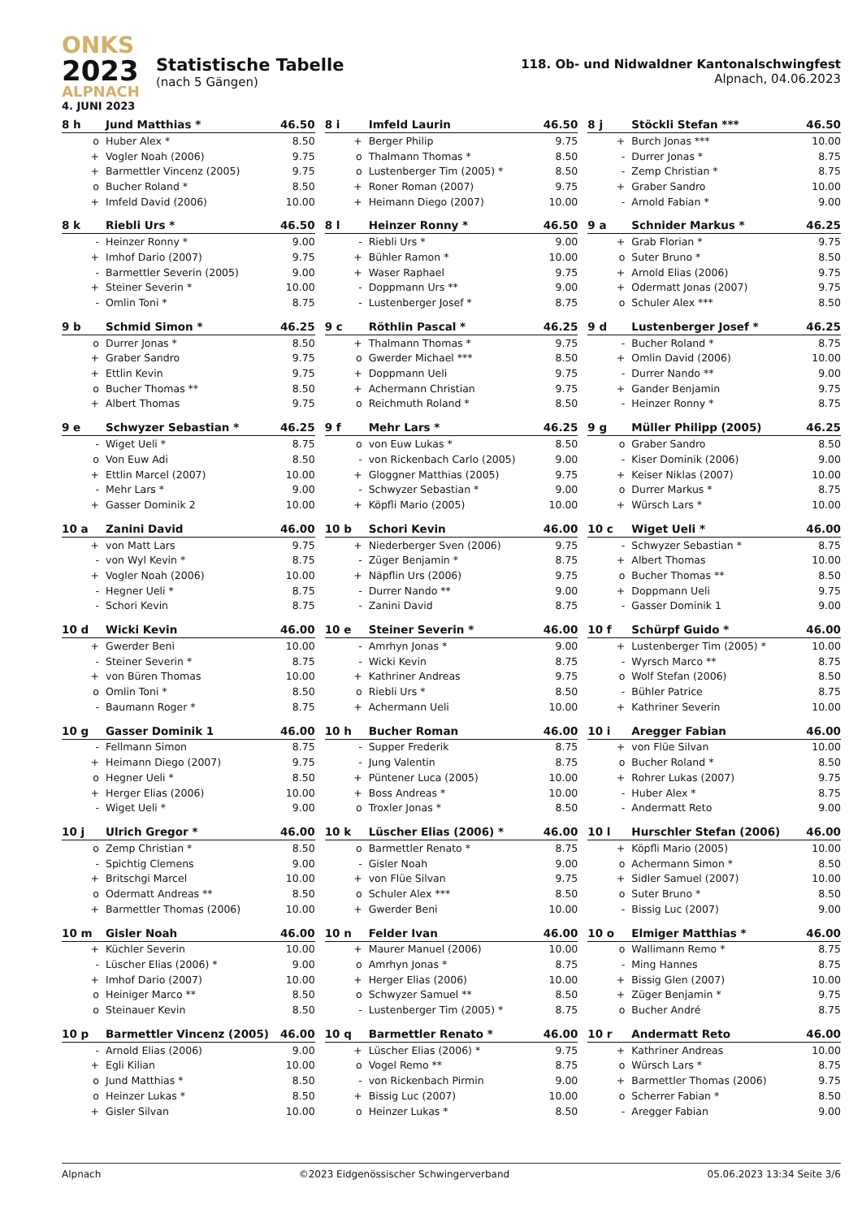ONKS
2023
ALPNACH
4. JUNI 2023
Statistische Tabelle
(nach 5 Gängen)
118. Ob- und Nidwaldner Kantonalschwingfest
Alpnach, 04.06.2023
| 8 h | Jund Matthias * | 46.50 |
| --- | --- | --- |
| o | Huber Alex * | 8.50 |
| + | Vogler Noah (2006) | 9.75 |
| + | Barmettler Vincenz (2005) | 9.75 |
| o | Bucher Roland * | 8.50 |
| + | Imfeld David (2006) | 10.00 |
| 8 i | Imfeld Laurin | 46.50 |
| --- | --- | --- |
| + | Berger Philip | 9.75 |
| o | Thalmann Thomas * | 8.50 |
| o | Lustenberger Tim (2005) * | 8.50 |
| + | Roner Roman (2007) | 9.75 |
| + | Heimann Diego (2007) | 10.00 |
| 8 j | Stöckli Stefan *** | 46.50 |
| --- | --- | --- |
| + | Burch Jonas *** | 10.00 |
| - | Durrer Jonas * | 8.75 |
| - | Zemp Christian * | 8.75 |
| + | Graber Sandro | 10.00 |
| - | Arnold Fabian * | 9.00 |
| 8 k | Riebli Urs * | 46.50 |
| --- | --- | --- |
| - | Heinzer Ronny * | 9.00 |
| + | Imhof Dario (2007) | 9.75 |
| - | Barmettler Severin (2005) | 9.00 |
| + | Steiner Severin * | 10.00 |
| - | Omlin Toni * | 8.75 |
| 8 l | Heinzer Ronny * | 46.50 |
| --- | --- | --- |
| - | Riebli Urs * | 9.00 |
| + | Bühler Ramon * | 10.00 |
| + | Waser Raphael | 9.75 |
| - | Doppmann Urs ** | 9.00 |
| - | Lustenberger Josef * | 8.75 |
| 9 a | Schnider Markus * | 46.25 |
| --- | --- | --- |
| + | Grab Florian * | 9.75 |
| o | Suter Bruno * | 8.50 |
| + | Arnold Elias (2006) | 9.75 |
| + | Odermatt Jonas (2007) | 9.75 |
| o | Schuler Alex *** | 8.50 |
| 9 b | Schmid Simon * | 46.25 |
| --- | --- | --- |
| o | Durrer Jonas * | 8.50 |
| + | Graber Sandro | 9.75 |
| + | Ettlin Kevin | 9.75 |
| o | Bucher Thomas ** | 8.50 |
| + | Albert Thomas | 9.75 |
| 9 c | Röthlin Pascal * | 46.25 |
| --- | --- | --- |
| + | Thalmann Thomas * | 9.75 |
| o | Gwerder Michael *** | 8.50 |
| + | Doppmann Ueli | 9.75 |
| + | Achermann Christian | 9.75 |
| o | Reichmuth Roland * | 8.50 |
| 9 d | Lustenberger Josef * | 46.25 |
| --- | --- | --- |
| - | Bucher Roland * | 8.75 |
| + | Omlin David (2006) | 10.00 |
| - | Durrer Nando ** | 9.00 |
| + | Gander Benjamin | 9.75 |
| - | Heinzer Ronny * | 8.75 |
| 9 e | Schwyzer Sebastian * | 46.25 |
| --- | --- | --- |
| - | Wiget Ueli * | 8.75 |
| o | Von Euw Adi | 8.50 |
| + | Ettlin Marcel (2007) | 10.00 |
| - | Mehr Lars * | 9.00 |
| + | Gasser Dominik 2 | 10.00 |
| 9 f | Mehr Lars * | 46.25 |
| --- | --- | --- |
| o | von Euw Lukas * | 8.50 |
| - | von Rickenbach Carlo (2005) | 9.00 |
| + | Gloggner Matthias (2005) | 9.75 |
| - | Schwyzer Sebastian * | 9.00 |
| + | Köpfli Mario (2005) | 10.00 |
| 9 g | Müller Philipp (2005) | 46.25 |
| --- | --- | --- |
| o | Graber Sandro | 8.50 |
| - | Kiser Dominik (2006) | 9.00 |
| + | Keiser Niklas (2007) | 10.00 |
| o | Durrer Markus * | 8.75 |
| + | Würsch Lars * | 10.00 |
| 10 a | Zanini David | 46.00 |
| --- | --- | --- |
| + | von Matt Lars | 9.75 |
| - | von Wyl Kevin * | 8.75 |
| + | Vogler Noah (2006) | 10.00 |
| - | Hegner Ueli * | 8.75 |
| - | Schori Kevin | 8.75 |
| 10 b | Schori Kevin | 46.00 |
| --- | --- | --- |
| + | Niederberger Sven (2006) | 9.75 |
| - | Züger Benjamin * | 8.75 |
| + | Näpflin Urs (2006) | 9.75 |
| - | Durrer Nando ** | 9.00 |
| - | Zanini David | 8.75 |
| 10 c | Wiget Ueli * | 46.00 |
| --- | --- | --- |
| - | Schwyzer Sebastian * | 8.75 |
| + | Albert Thomas | 10.00 |
| o | Bucher Thomas ** | 8.50 |
| + | Doppmann Ueli | 9.75 |
| - | Gasser Dominik 1 | 9.00 |
| 10 d | Wicki Kevin | 46.00 |
| --- | --- | --- |
| + | Gwerder Beni | 10.00 |
| - | Steiner Severin * | 8.75 |
| + | von Büren Thomas | 10.00 |
| o | Omlin Toni * | 8.50 |
| - | Baumann Roger * | 8.75 |
| 10 e | Steiner Severin * | 46.00 |
| --- | --- | --- |
| - | Amrhyn Jonas * | 9.00 |
| - | Wicki Kevin | 8.75 |
| + | Kathriner Andreas | 9.75 |
| o | Riebli Urs * | 8.50 |
| + | Achermann Ueli | 10.00 |
| 10 f | Schürpf Guido * | 46.00 |
| --- | --- | --- |
| + | Lustenberger Tim (2005) * | 10.00 |
| - | Wyrsch Marco ** | 8.75 |
| o | Wolf Stefan (2006) | 8.50 |
| - | Bühler Patrice | 8.75 |
| + | Kathriner Severin | 10.00 |
| 10 g | Gasser Dominik 1 | 46.00 |
| --- | --- | --- |
| - | Fellmann Simon | 8.75 |
| + | Heimann Diego (2007) | 9.75 |
| o | Hegner Ueli * | 8.50 |
| + | Herger Elias (2006) | 10.00 |
| - | Wiget Ueli * | 9.00 |
| 10 h | Bucher Roman | 46.00 |
| --- | --- | --- |
| - | Supper Frederik | 8.75 |
| - | Jung Valentin | 8.75 |
| + | Püntener Luca (2005) | 10.00 |
| + | Boss Andreas * | 10.00 |
| o | Troxler Jonas * | 8.50 |
| 10 i | Aregger Fabian | 46.00 |
| --- | --- | --- |
| + | von Flüe Silvan | 10.00 |
| o | Bucher Roland * | 8.50 |
| + | Rohrer Lukas (2007) | 9.75 |
| - | Huber Alex * | 8.75 |
| - | Andermatt Reto | 9.00 |
| 10 j | Ulrich Gregor * | 46.00 |
| --- | --- | --- |
| o | Zemp Christian * | 8.50 |
| - | Spichtig Clemens | 9.00 |
| + | Britschgi Marcel | 10.00 |
| o | Odermatt Andreas ** | 8.50 |
| + | Barmettler Thomas (2006) | 10.00 |
| 10 k | Lüscher Elias (2006) * | 46.00 |
| --- | --- | --- |
| o | Barmettler Renato * | 8.75 |
| - | Gisler Noah | 9.00 |
| + | von Flüe Silvan | 9.75 |
| o | Schuler Alex *** | 8.50 |
| + | Gwerder Beni | 10.00 |
| 10 l | Hurschler Stefan (2006) | 46.00 |
| --- | --- | --- |
| + | Köpfli Mario (2005) | 10.00 |
| o | Achermann Simon * | 8.50 |
| + | Sidler Samuel (2007) | 10.00 |
| o | Suter Bruno * | 8.50 |
| - | Bissig Luc (2007) | 9.00 |
| 10 m | Gisler Noah | 46.00 |
| --- | --- | --- |
| + | Küchler Severin | 10.00 |
| - | Lüscher Elias (2006) * | 9.00 |
| + | Imhof Dario (2007) | 10.00 |
| o | Heiniger Marco ** | 8.50 |
| o | Steinauer Kevin | 8.50 |
| 10 n | Felder Ivan | 46.00 |
| --- | --- | --- |
| + | Maurer Manuel (2006) | 10.00 |
| o | Amrhyn Jonas * | 8.75 |
| + | Herger Elias (2006) | 10.00 |
| o | Schwyzer Samuel ** | 8.50 |
| - | Lustenberger Tim (2005) * | 8.75 |
| 10 o | Elmiger Matthias * | 46.00 |
| --- | --- | --- |
| o | Wallimann Remo * | 8.75 |
| - | Ming Hannes | 8.75 |
| + | Bissig Glen (2007) | 10.00 |
| + | Züger Benjamin * | 9.75 |
| o | Bucher André | 8.75 |
| 10 p | Barmettler Vincenz (2005) | 46.00 |
| --- | --- | --- |
| - | Arnold Elias (2006) | 9.00 |
| + | Egli Kilian | 10.00 |
| o | Jund Matthias * | 8.50 |
| o | Heinzer Lukas * | 8.50 |
| + | Gisler Silvan | 10.00 |
| 10 q | Barmettler Renato * | 46.00 |
| --- | --- | --- |
| + | Lüscher Elias (2006) * | 9.75 |
| o | Vogel Remo ** | 8.75 |
| - | von Rickenbach Pirmin | 9.00 |
| + | Bissig Luc (2007) | 10.00 |
| o | Heinzer Lukas * | 8.50 |
| 10 r | Andermatt Reto | 46.00 |
| --- | --- | --- |
| + | Kathriner Andreas | 10.00 |
| o | Würsch Lars * | 8.75 |
| + | Barmettler Thomas (2006) | 9.75 |
| o | Scherrer Fabian * | 8.50 |
| - | Aregger Fabian | 9.00 |
Alpnach ©2023 Eidgenössischer Schwingerverband 05.06.2023 13:34 Seite 3/6